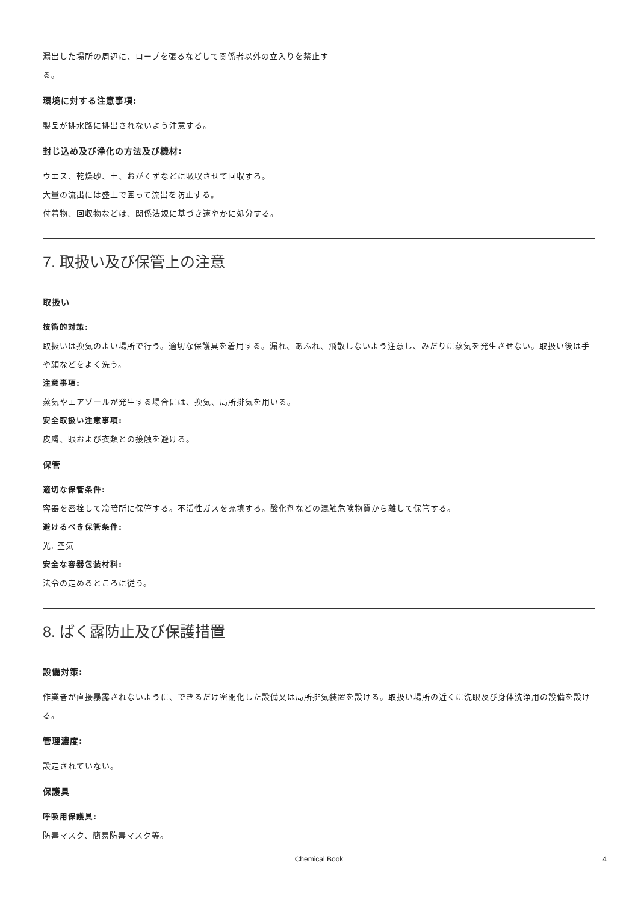漏出した場所の周辺に、ロープを張るなどして関係者以外の立入りを禁止す
る。
環境に対する注意事項:
製品が排水路に排出されないよう注意する。
封じ込め及び浄化の方法及び機材:
ウエス、乾燥砂、土、おがくずなどに吸収させて回収する。
大量の流出には盛土で囲って流出を防止する。
付着物、回収物などは、関係法規に基づき速やかに処分する。
7. 取扱い及び保管上の注意
取扱い
技術的対策:
取扱いは換気のよい場所で行う。適切な保護具を着用する。漏れ、あふれ、飛散しないよう注意し、みだりに蒸気を発生させない。取扱い後は手や顔などをよく洗う。
注意事項:
蒸気やエアゾールが発生する場合には、換気、局所排気を用いる。
安全取扱い注意事項:
皮膚、眼および衣類との接触を避ける。
保管
適切な保管条件:
容器を密栓して冷暗所に保管する。不活性ガスを充填する。酸化剤などの混触危険物質から離して保管する。
避けるべき保管条件:
光, 空気
安全な容器包装材料:
法令の定めるところに従う。
8. ばく露防止及び保護措置
設備対策:
作業者が直接暴露されないように、できるだけ密閉化した設備又は局所排気装置を設ける。取扱い場所の近くに洗眼及び身体洗浄用の設備を設ける。
管理濃度:
設定されていない。
保護具
呼吸用保護具:
防毒マスク、簡易防毒マスク等。
Chemical Book 4